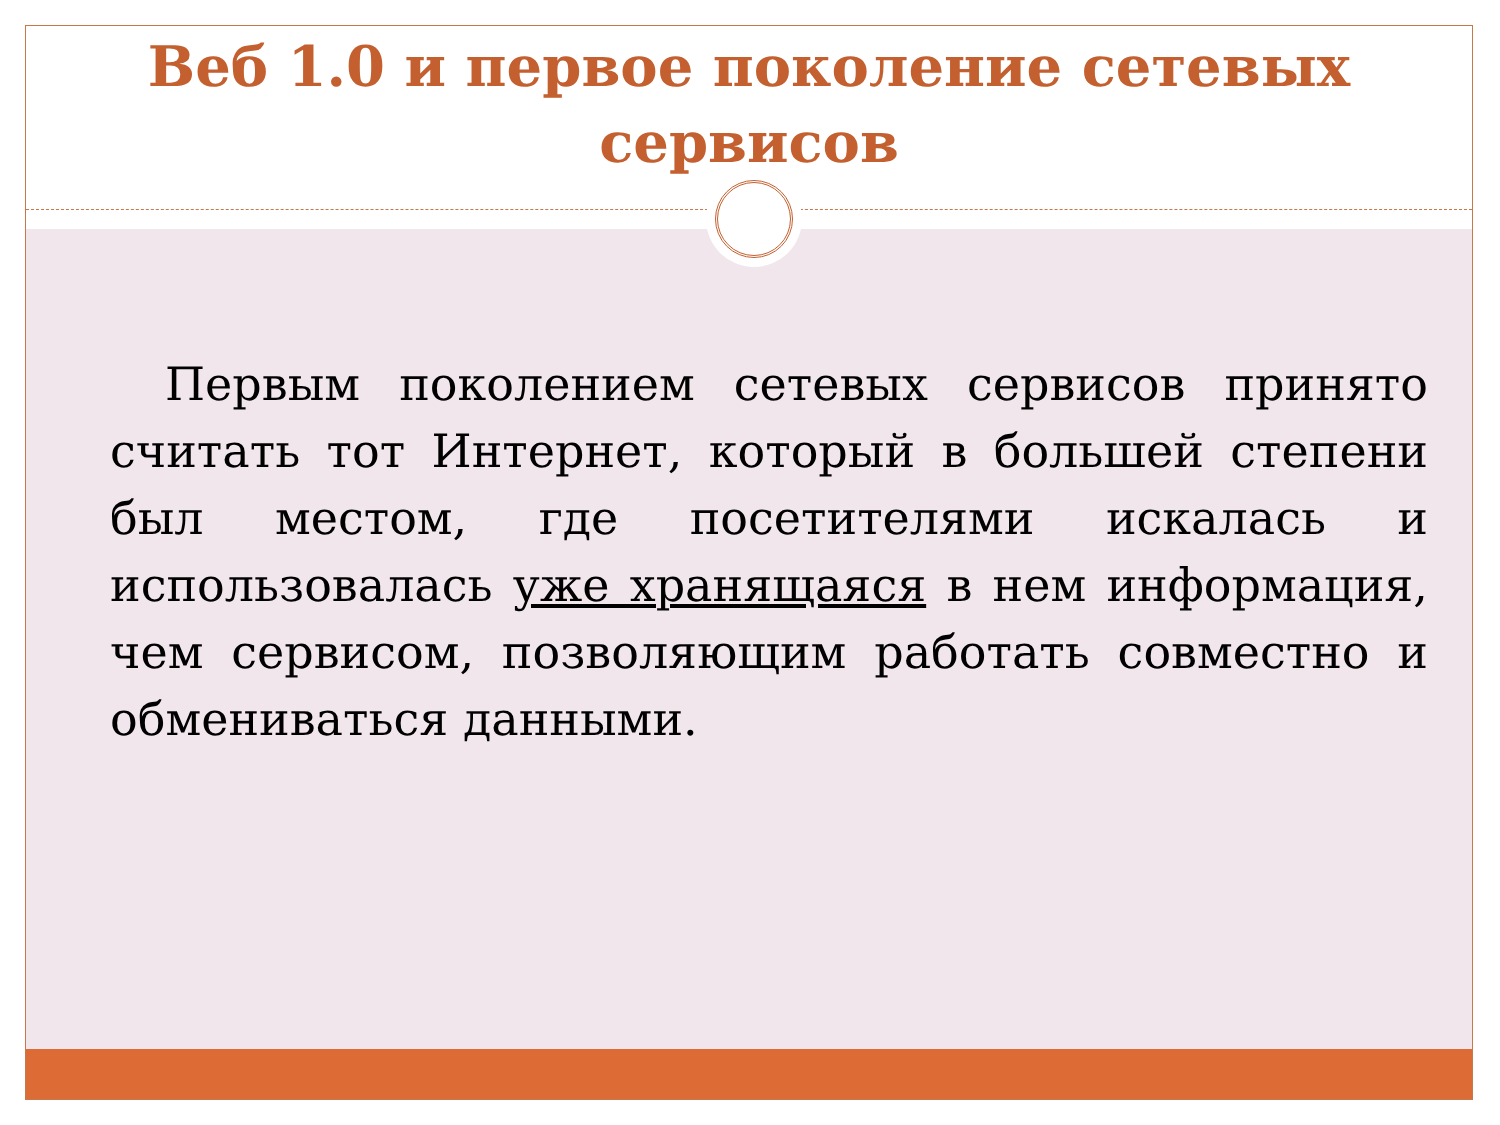Веб 1.0 и первое поколение сетевых сервисов
Первым поколением сетевых сервисов принято считать тот Интернет, который в большей степени был местом, где посетителями искалась и использовалась уже хранящаяся в нем информация, чем сервисом, позволяющим работать совместно и обмениваться данными.